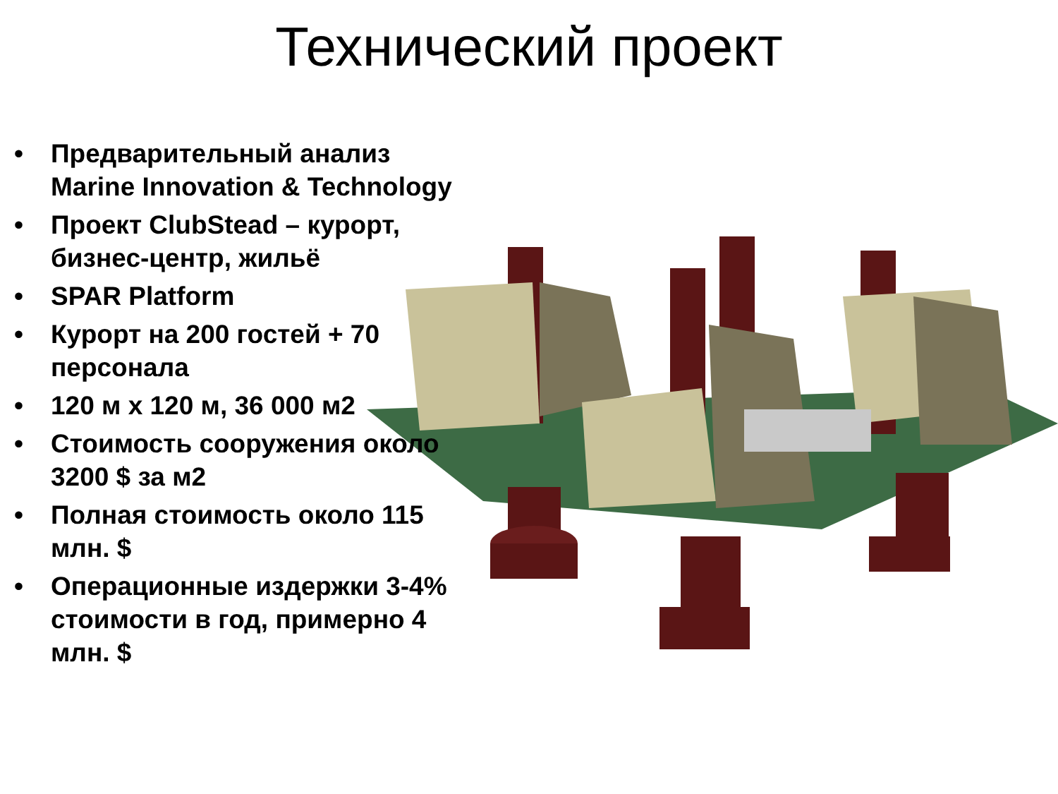Технический проект
• Предварительный анализ Marine Innovation & Technology
• Проект ClubStead – курорт, бизнес-центр, жильё
• SPAR Platform
• Курорт на 200 гостей + 70 персонала
• 120 м х 120 м, 36 000 м2
• Стоимость сооружения около 3200 $ за м2
• Полная стоимость около 115 млн. $
• Операционные издержки 3-4% стоимости в год, примерно 4 млн. $